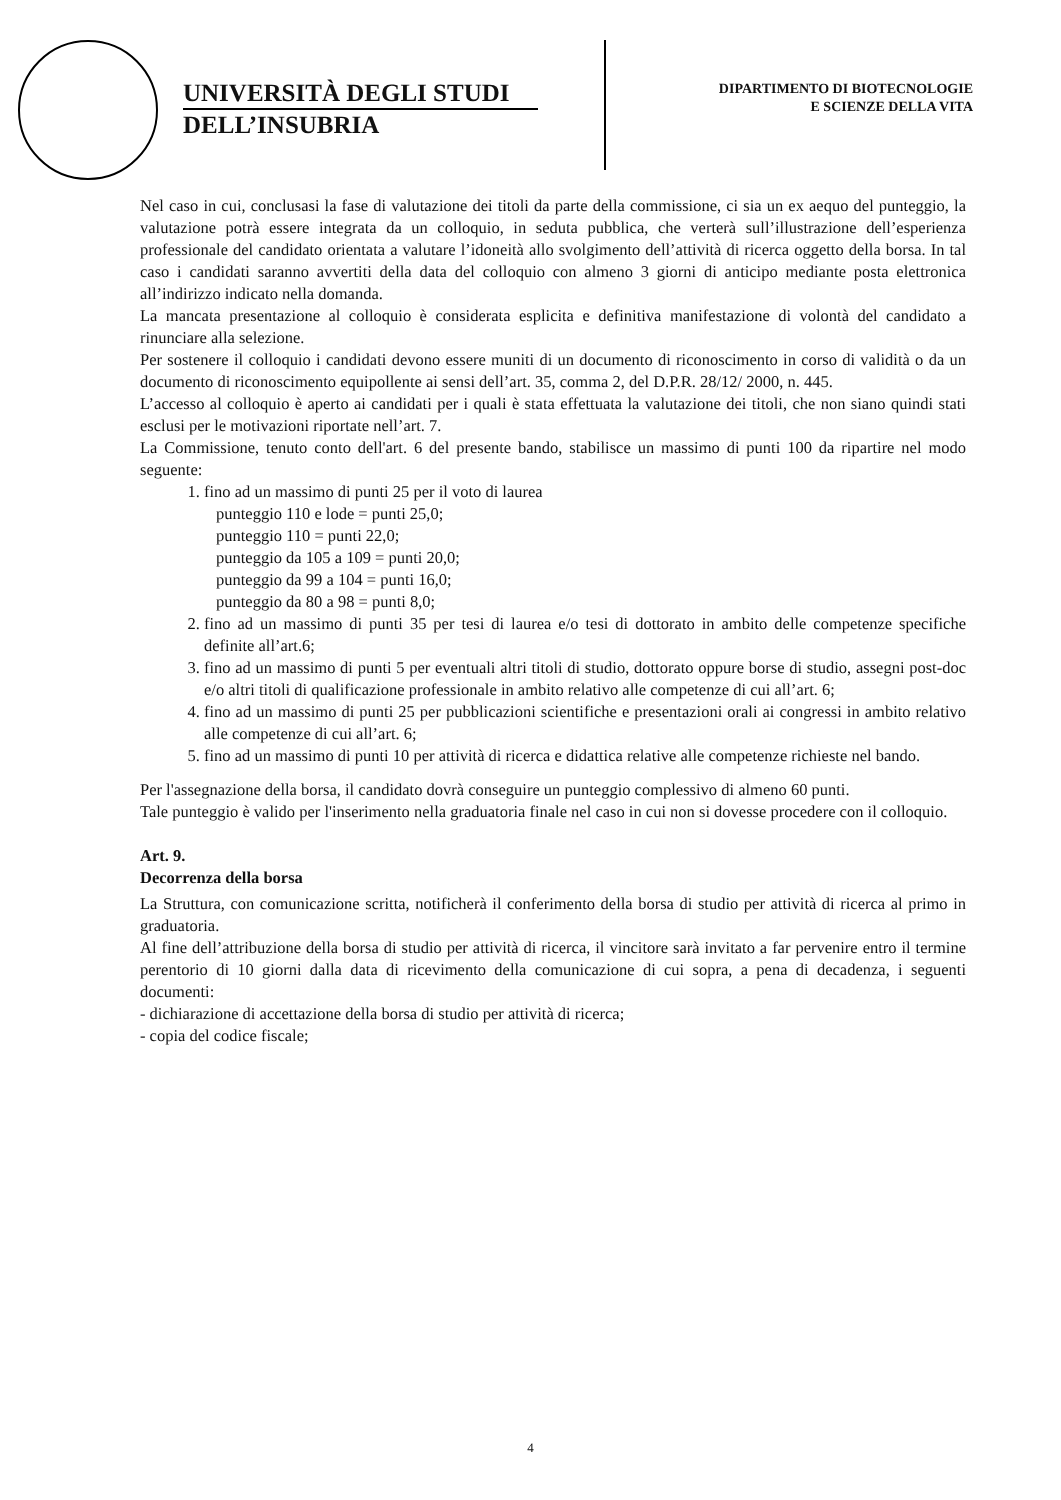UNIVERSITÀ DEGLI STUDI
DELL’INSUBRIA
DIPARTIMENTO DI BIOTECNOLOGIE
E SCIENZE DELLA VITA
Nel caso in cui, conclusasi la fase di valutazione dei titoli da parte della commissione, ci sia un ex aequo del punteggio, la valutazione potrà essere integrata da un colloquio, in seduta pubblica, che verterà sull’illustrazione dell’esperienza professionale del candidato orientata a valutare l’idoneità allo svolgimento dell’attività di ricerca oggetto della borsa. In tal caso i candidati saranno avvertiti della data del colloquio con almeno 3 giorni di anticipo mediante posta elettronica all’indirizzo indicato nella domanda.
La mancata presentazione al colloquio è considerata esplicita e definitiva manifestazione di volontà del candidato a rinunciare alla selezione.
Per sostenere il colloquio i candidati devono essere muniti di un documento di riconoscimento in corso di validità o da un documento di riconoscimento equipollente ai sensi dell’art. 35, comma 2, del D.P.R. 28/12/ 2000, n. 445.
L’accesso al colloquio è aperto ai candidati per i quali è stata effettuata la valutazione dei titoli, che non siano quindi stati esclusi per le motivazioni riportate nell’art. 7.
La Commissione, tenuto conto dell'art. 6 del presente bando, stabilisce un massimo di punti 100 da ripartire nel modo seguente:
1. fino ad un massimo di punti 25 per il voto di laurea
punteggio 110 e lode = punti 25,0;
punteggio 110 = punti 22,0;
punteggio da 105 a 109 = punti 20,0;
punteggio da 99 a 104 = punti 16,0;
punteggio da 80 a 98 = punti 8,0;
2. fino ad un massimo di punti 35 per tesi di laurea e/o tesi di dottorato in ambito delle competenze specifiche definite all’art.6;
3. fino ad un massimo di punti 5 per eventuali altri titoli di studio, dottorato oppure borse di studio, assegni post-doc e/o altri titoli di qualificazione professionale in ambito relativo alle competenze di cui all’art. 6;
4. fino ad un massimo di punti 25 per pubblicazioni scientifiche e presentazioni orali ai congressi in ambito relativo alle competenze di cui all’art. 6;
5. fino ad un massimo di punti 10 per attività di ricerca e didattica relative alle competenze richieste nel bando.
Per l'assegnazione della borsa, il candidato dovrà conseguire un punteggio complessivo di almeno 60 punti.
Tale punteggio è valido per l'inserimento nella graduatoria finale nel caso in cui non si dovesse procedere con il colloquio.
Art. 9.
Decorrenza della borsa
La Struttura, con comunicazione scritta, notificherà il conferimento della borsa di studio per attività di ricerca al primo in graduatoria.
Al fine dell’attribuzione della borsa di studio per attività di ricerca, il vincitore sarà invitato a far pervenire entro il termine perentorio di 10 giorni dalla data di ricevimento della comunicazione di cui sopra, a pena di decadenza, i seguenti documenti:
- dichiarazione di accettazione della borsa di studio per attività di ricerca;
- copia del codice fiscale;
4